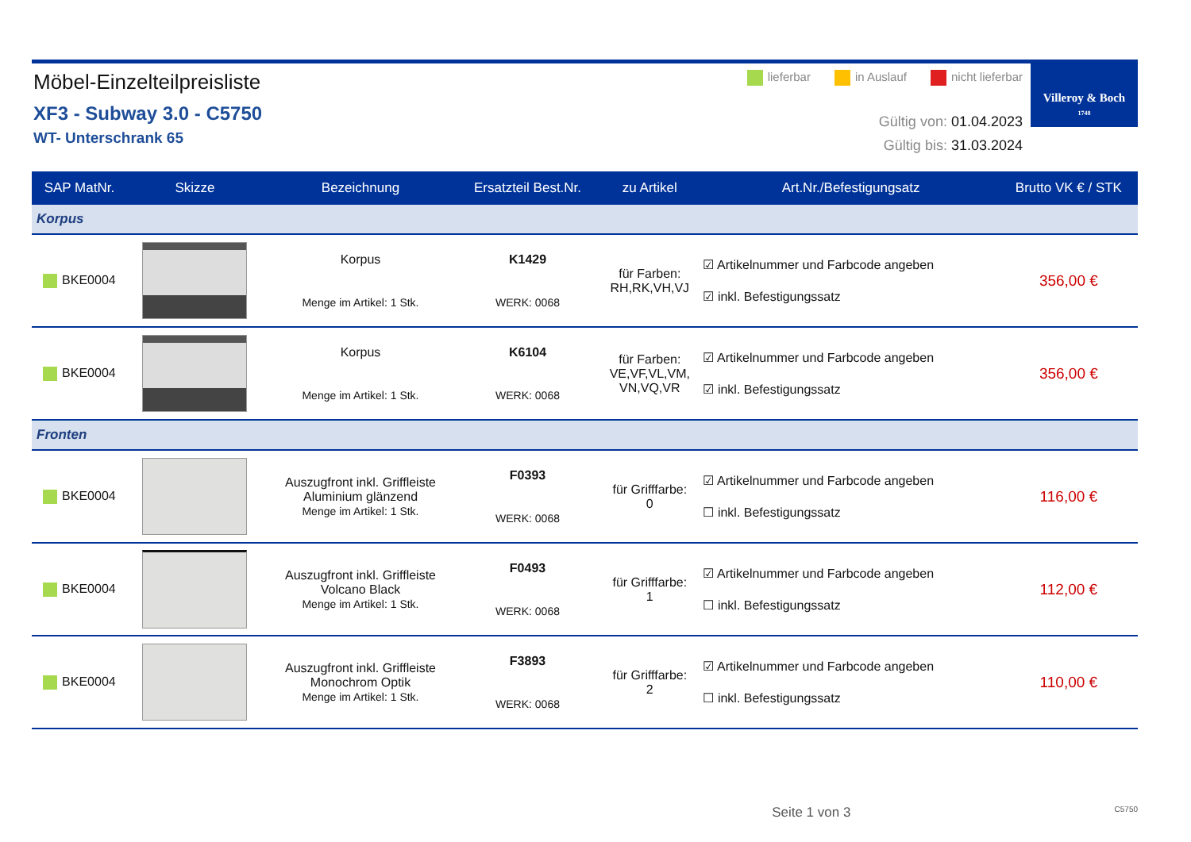Möbel-Einzelteilpreisliste
XF3 - Subway 3.0 - C5750
WT- Unterschrank 65
lieferbar in Auslauf nicht lieferbar
Gültig von: 01.04.2023
Gültig bis: 31.03.2024
Villeroy & Boch
1748
| SAP MatNr. | Skizze | Bezeichnung | Ersatzteil Best.Nr. | zu Artikel | Art.Nr./Befestigungsatz | Brutto VK € / STK |
| --- | --- | --- | --- | --- | --- | --- |
| Korpus | | | | | | |
| BKE0004 | | Korpus Menge im Artikel: 1 Stk. | K1429 WERK: 0068 | für Farben: RH,RK,VH,VJ | ☑ Artikelnummer und Farbcode angeben ☑ inkl. Befestigungssatz | 356,00 € |
| BKE0004 | | Korpus Menge im Artikel: 1 Stk. | K6104 WERK: 0068 | für Farben: VE,VF,VL,VM, VN,VQ,VR | ☑ Artikelnummer und Farbcode angeben ☑ inkl. Befestigungssatz | 356,00 € |
| Fronten | | | | | | |
| BKE0004 | | Auszugfront inkl. Griffleiste Aluminium glänzend Menge im Artikel: 1 Stk. | F0393 WERK: 0068 | für Grifffarbe: 0 | ☑ Artikelnummer und Farbcode angeben ☐ inkl. Befestigungssatz | 116,00 € |
| BKE0004 | | Auszugfront inkl. Griffleiste Volcano Black Menge im Artikel: 1 Stk. | F0493 WERK: 0068 | für Grifffarbe: 1 | ☑ Artikelnummer und Farbcode angeben ☐ inkl. Befestigungssatz | 112,00 € |
| BKE0004 | | Auszugfront inkl. Griffleiste Monochrom Optik Menge im Artikel: 1 Stk. | F3893 WERK: 0068 | für Grifffarbe: 2 | ☑ Artikelnummer und Farbcode angeben ☐ inkl. Befestigungssatz | 110,00 € |
Seite 1 von 3 C5750